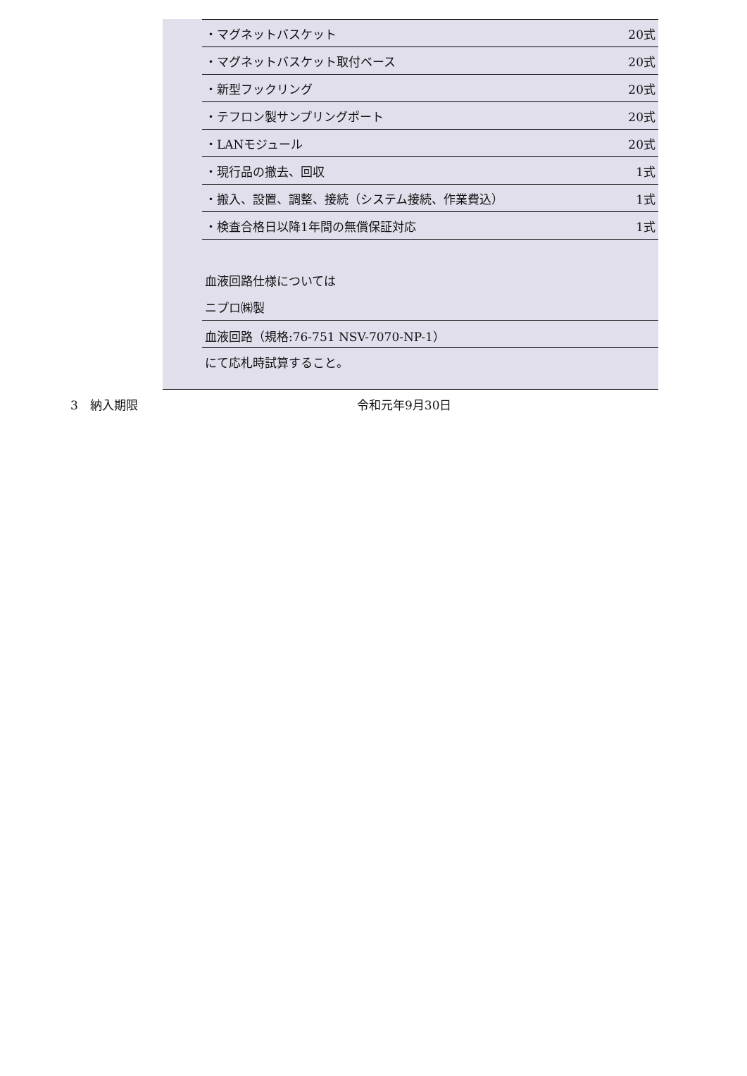| ・マグネットバスケット | 20式 |
| ・マグネットバスケット取付ベース | 20式 |
| ・新型フックリング | 20式 |
| ・テフロン製サンプリングポート | 20式 |
| ・LANモジュール | 20式 |
| ・現行品の撤去、回収 | 1式 |
| ・搬入、設置、調整、接続（システム接続、作業費込） | 1式 |
| ・検査合格日以降1年間の無償保証対応 | 1式 |
| 血液回路仕様については |
| ニプロ㈱製 |
| 血液回路（規格:76-751 NSV-7070-NP-1） |
| にて応札時試算すること。 |
3　納入期限 令和元年9月30日